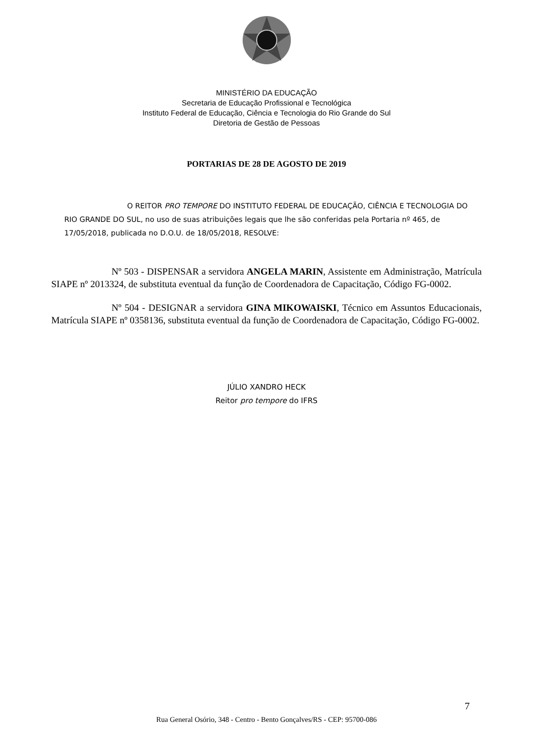MINISTÉRIO DA EDUCAÇÃO
Secretaria de Educação Profissional e Tecnológica
Instituto Federal de Educação, Ciência e Tecnologia do Rio Grande do Sul
Diretoria de Gestão de Pessoas
PORTARIAS DE 28 DE AGOSTO DE 2019
O REITOR PRO TEMPORE DO INSTITUTO FEDERAL DE EDUCAÇÃO, CIÊNCIA E TECNOLOGIA DO RIO GRANDE DO SUL, no uso de suas atribuições legais que lhe são conferidas pela Portaria nº 465, de 17/05/2018, publicada no D.O.U. de 18/05/2018, RESOLVE:
Nº 503 - DISPENSAR a servidora ANGELA MARIN, Assistente em Administração, Matrícula SIAPE nº 2013324, de substituta eventual da função de Coordenadora de Capacitação, Código FG-0002.
Nº 504 - DESIGNAR a servidora GINA MIKOWAISKI, Técnico em Assuntos Educacionais, Matrícula SIAPE nº 0358136, substituta eventual da função de Coordenadora de Capacitação, Código FG-0002.
JÚLIO XANDRO HECK
Reitor pro tempore do IFRS
7
Rua General Osório, 348 - Centro - Bento Gonçalves/RS - CEP: 95700-086